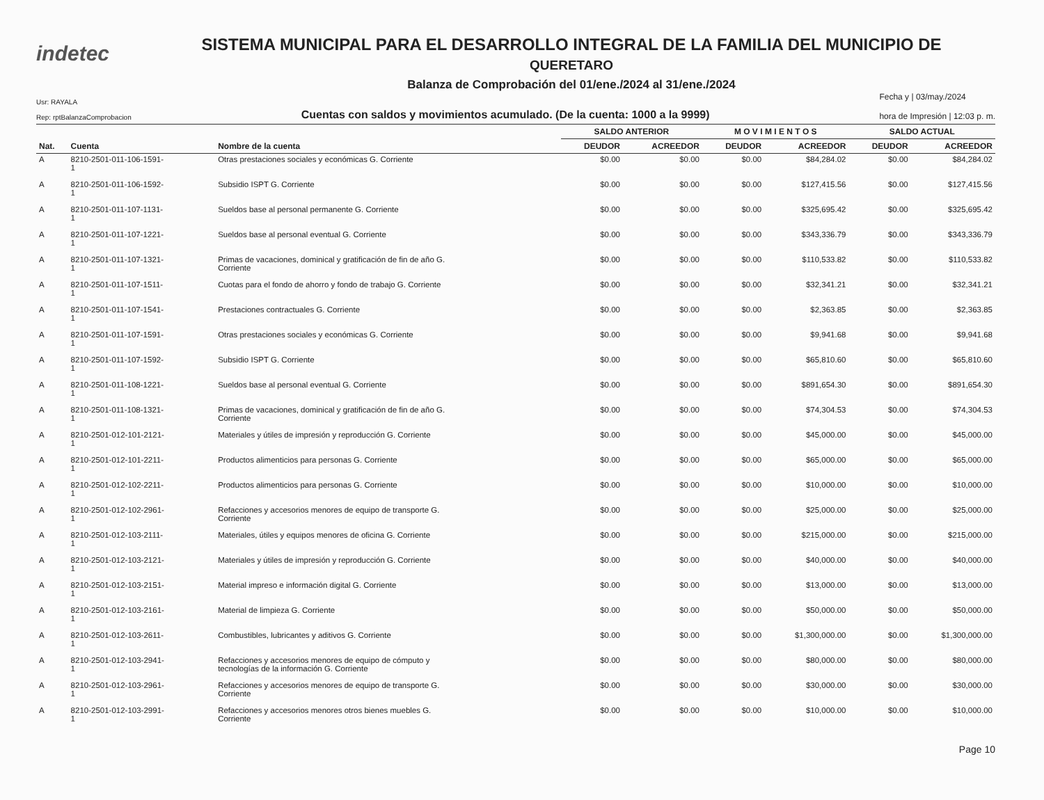indetec
SISTEMA MUNICIPAL PARA EL DESARROLLO INTEGRAL DE LA FAMILIA DEL MUNICIPIO DE
QUERETARO
Balanza de Comprobación del 01/ene./2024 al 31/ene./2024
Usr: RAYALA
Rep: rptBalanzaComprobacion
Cuentas con saldos y movimientos acumulado. (De la cuenta: 1000 a la 9999)
Fecha y | 03/may./2024
hora de Impresión | 12:03 p. m.
| | | | SALDO ANTERIOR | | M O V I M I E N T O S | | SALDO ACTUAL | |
| --- | --- | --- | --- | --- | --- | --- | --- | --- |
| Nat. | Cuenta | Nombre de la cuenta | DEUDOR | ACREEDOR | DEUDOR | ACREEDOR | DEUDOR | ACREEDOR |
| A | 8210-2501-011-106-1591- 1 | Otras prestaciones sociales y económicas G. Corriente | $0.00 | $0.00 | $0.00 | $84,284.02 | $0.00 | $84,284.02 |
| A | 8210-2501-011-106-1592- 1 | Subsidio ISPT G. Corriente | $0.00 | $0.00 | $0.00 | $127,415.56 | $0.00 | $127,415.56 |
| A | 8210-2501-011-107-1131- 1 | Sueldos base al personal permanente G. Corriente | $0.00 | $0.00 | $0.00 | $325,695.42 | $0.00 | $325,695.42 |
| A | 8210-2501-011-107-1221- 1 | Sueldos base al personal eventual G. Corriente | $0.00 | $0.00 | $0.00 | $343,336.79 | $0.00 | $343,336.79 |
| A | 8210-2501-011-107-1321- 1 | Primas de vacaciones, dominical y gratificación de fin de año G. Corriente | $0.00 | $0.00 | $0.00 | $110,533.82 | $0.00 | $110,533.82 |
| A | 8210-2501-011-107-1511- 1 | Cuotas para el fondo de ahorro y fondo de trabajo G. Corriente | $0.00 | $0.00 | $0.00 | $32,341.21 | $0.00 | $32,341.21 |
| A | 8210-2501-011-107-1541- 1 | Prestaciones contractuales G. Corriente | $0.00 | $0.00 | $0.00 | $2,363.85 | $0.00 | $2,363.85 |
| A | 8210-2501-011-107-1591- 1 | Otras prestaciones sociales y económicas G. Corriente | $0.00 | $0.00 | $0.00 | $9,941.68 | $0.00 | $9,941.68 |
| A | 8210-2501-011-107-1592- 1 | Subsidio ISPT G. Corriente | $0.00 | $0.00 | $0.00 | $65,810.60 | $0.00 | $65,810.60 |
| A | 8210-2501-011-108-1221- 1 | Sueldos base al personal eventual G. Corriente | $0.00 | $0.00 | $0.00 | $891,654.30 | $0.00 | $891,654.30 |
| A | 8210-2501-011-108-1321- 1 | Primas de vacaciones, dominical y gratificación de fin de año G. Corriente | $0.00 | $0.00 | $0.00 | $74,304.53 | $0.00 | $74,304.53 |
| A | 8210-2501-012-101-2121- 1 | Materiales y útiles de impresión y reproducción G. Corriente | $0.00 | $0.00 | $0.00 | $45,000.00 | $0.00 | $45,000.00 |
| A | 8210-2501-012-101-2211- 1 | Productos alimenticios para personas G. Corriente | $0.00 | $0.00 | $0.00 | $65,000.00 | $0.00 | $65,000.00 |
| A | 8210-2501-012-102-2211- 1 | Productos alimenticios para personas G. Corriente | $0.00 | $0.00 | $0.00 | $10,000.00 | $0.00 | $10,000.00 |
| A | 8210-2501-012-102-2961- 1 | Refacciones y accesorios menores de equipo de transporte G. Corriente | $0.00 | $0.00 | $0.00 | $25,000.00 | $0.00 | $25,000.00 |
| A | 8210-2501-012-103-2111- 1 | Materiales, útiles y equipos menores de oficina G. Corriente | $0.00 | $0.00 | $0.00 | $215,000.00 | $0.00 | $215,000.00 |
| A | 8210-2501-012-103-2121- 1 | Materiales y útiles de impresión y reproducción G. Corriente | $0.00 | $0.00 | $0.00 | $40,000.00 | $0.00 | $40,000.00 |
| A | 8210-2501-012-103-2151- 1 | Material impreso e información digital G. Corriente | $0.00 | $0.00 | $0.00 | $13,000.00 | $0.00 | $13,000.00 |
| A | 8210-2501-012-103-2161- 1 | Material de limpieza G. Corriente | $0.00 | $0.00 | $0.00 | $50,000.00 | $0.00 | $50,000.00 |
| A | 8210-2501-012-103-2611- 1 | Combustibles, lubricantes y aditivos G. Corriente | $0.00 | $0.00 | $0.00 | $1,300,000.00 | $0.00 | $1,300,000.00 |
| A | 8210-2501-012-103-2941- 1 | Refacciones y accesorios menores de equipo de cómputo y tecnologías de la información G. Corriente | $0.00 | $0.00 | $0.00 | $80,000.00 | $0.00 | $80,000.00 |
| A | 8210-2501-012-103-2961- 1 | Refacciones y accesorios menores de equipo de transporte G. Corriente | $0.00 | $0.00 | $0.00 | $30,000.00 | $0.00 | $30,000.00 |
| A | 8210-2501-012-103-2991- 1 | Refacciones y accesorios menores otros bienes muebles G. Corriente | $0.00 | $0.00 | $0.00 | $10,000.00 | $0.00 | $10,000.00 |
Page 10